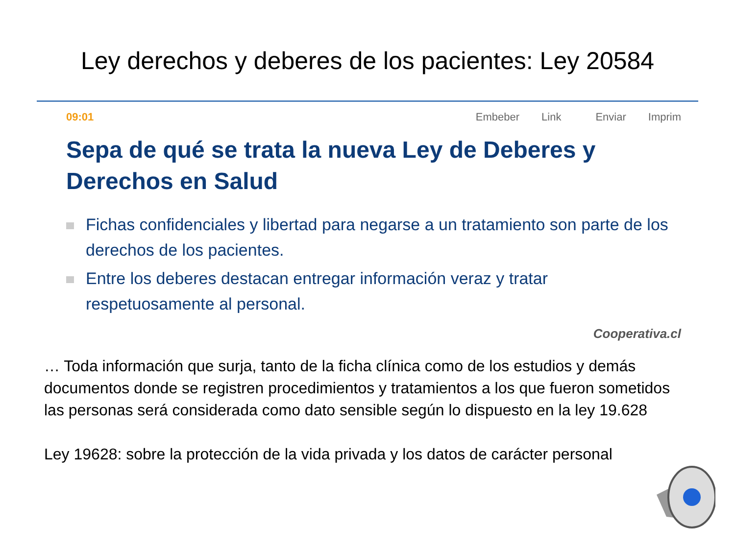Ley derechos y deberes de los pacientes: Ley 20584
09:01 Embeber Link Enviar Imprim
Sepa de qué se trata la nueva Ley de Deberes y Derechos en Salud
Fichas confidenciales y libertad para negarse a un tratamiento son parte de los derechos de los pacientes.
Entre los deberes destacan entregar información veraz y tratar respetuosamente al personal.
Cooperativa.cl
… Toda información que surja, tanto de la ficha clínica como de los estudios y demás documentos donde se registren procedimientos y tratamientos a los que fueron sometidos las personas será considerada como dato sensible según lo dispuesto en la ley 19.628
Ley 19628: sobre la protección de la vida privada y los datos de carácter personal